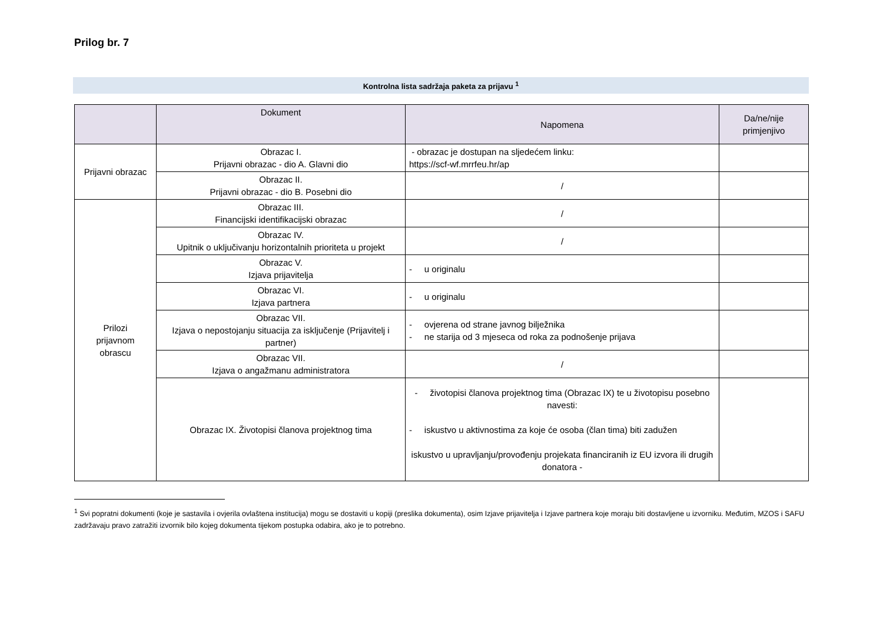Prilog br. 7
Kontrolna lista sadržaja paketa za prijavu <sup>1</sup>
| | Dokument | Napomena | Da/ne/nije primjenjivo |
| --- | --- | --- | --- |
| Prijavni obrazac | Obrazac I. Prijavni obrazac - dio A. Glavni dio | - obrazac je dostupan na sljedećem linku: https://scf-wf.mrrfeu.hr/ap | |
| | Obrazac II. Prijavni obrazac - dio B. Posebni dio | / | |
| Prilozi prijavnom obrascu | Obrazac III. Financijski identifikacijski obrazac | / | |
| | Obrazac IV. Upitnik o uključivanju horizontalnih prioriteta u projekt | / | |
| | Obrazac V. Izjava prijavitelja | - u originalu | |
| | Obrazac VI. Izjava partnera | - u originalu | |
| | Obrazac VII. Izjava o nepostojanju situacija za isključenje (Prijavitelj i partner) | - ovjerena od strane javnog bilježnika - ne starija od 3 mjeseca od roka za podnošenje prijava | |
| | Obrazac VII. Izjava o angažmanu administratora | / | |
| | Obrazac IX. Životopisi članova projektnog tima | - životopisi članova projektnog tima (Obrazac IX) te u životopisu posebno navesti: - iskustvo u aktivnostima za koje će osoba (član tima) biti zadužen iskustvo u upravljanju/provođenju projekata financiranih iz EU izvora ili drugih donatora - | |
<sup>1</sup> Svi popratni dokumenti (koje je sastavila i ovjerila ovlaštena institucija) mogu se dostaviti u kopiji (preslika dokumenta), osim Izjave prijavitelja i Izjave partnera koje moraju biti dostavljene u izvorniku. Međutim, MZOS i SAFU zadržavaju pravo zatražiti izvornik bilo kojeg dokumenta tijekom postupka odabira, ako je to potrebno.